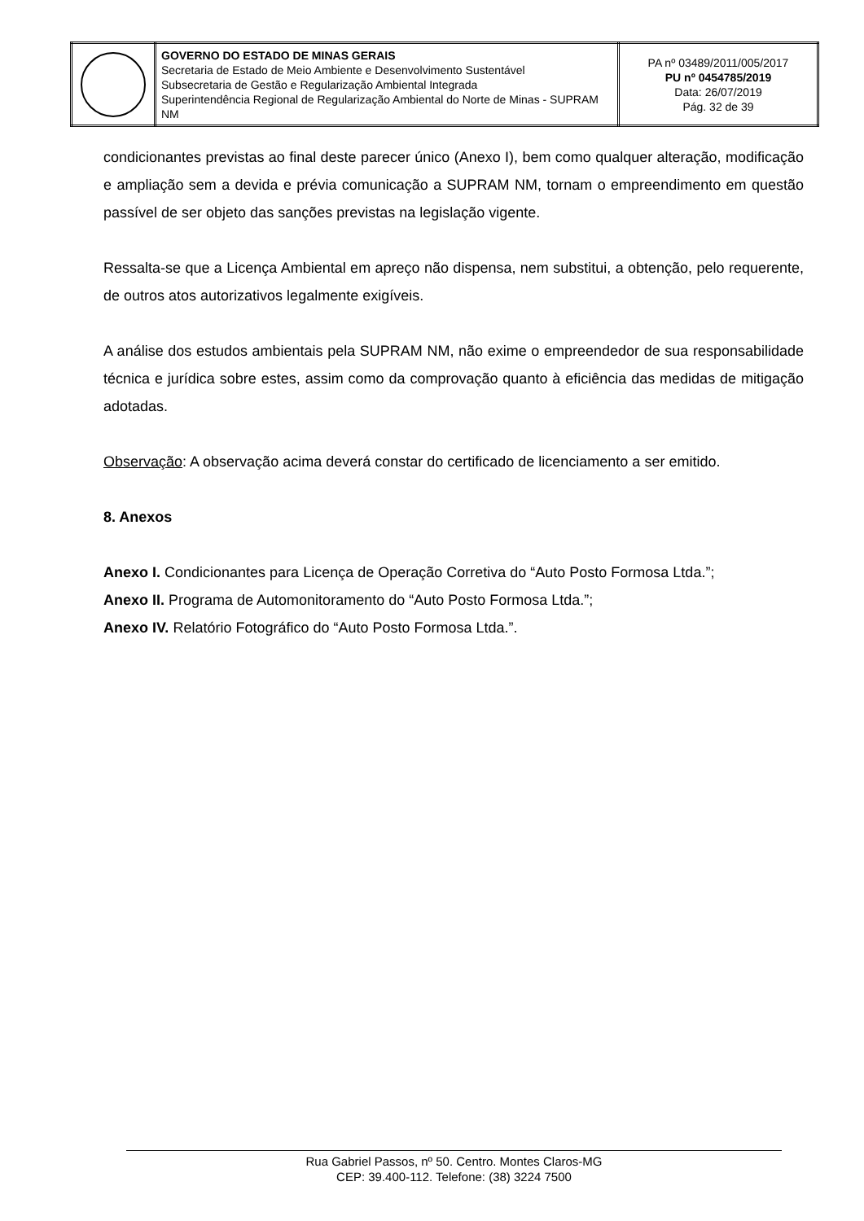| | GOVERNO DO ESTADO DE MINAS GERAIS Secretaria de Estado de Meio Ambiente e Desenvolvimento Sustentável Subsecretaria de Gestão e Regularização Ambiental Integrada Superintendência Regional de Regularização Ambiental do Norte de Minas - SUPRAM NM | PA nº 03489/2011/005/2017 PU nº 0454785/2019 Data: 26/07/2019 Pág. 32 de 39 |
condicionantes previstas ao final deste parecer único (Anexo I), bem como qualquer alteração, modificação e ampliação sem a devida e prévia comunicação a SUPRAM NM, tornam o empreendimento em questão passível de ser objeto das sanções previstas na legislação vigente.
Ressalta-se que a Licença Ambiental em apreço não dispensa, nem substitui, a obtenção, pelo requerente, de outros atos autorizativos legalmente exigíveis.
A análise dos estudos ambientais pela SUPRAM NM, não exime o empreendedor de sua responsabilidade técnica e jurídica sobre estes, assim como da comprovação quanto à eficiência das medidas de mitigação adotadas.
Observação: A observação acima deverá constar do certificado de licenciamento a ser emitido.
8. Anexos
Anexo I. Condicionantes para Licença de Operação Corretiva do “Auto Posto Formosa Ltda.”;
Anexo II. Programa de Automonitoramento do “Auto Posto Formosa Ltda.”;
Anexo IV. Relatório Fotográfico do “Auto Posto Formosa Ltda.”.
Rua Gabriel Passos, nº 50. Centro. Montes Claros-MG
CEP: 39.400-112. Telefone: (38) 3224 7500